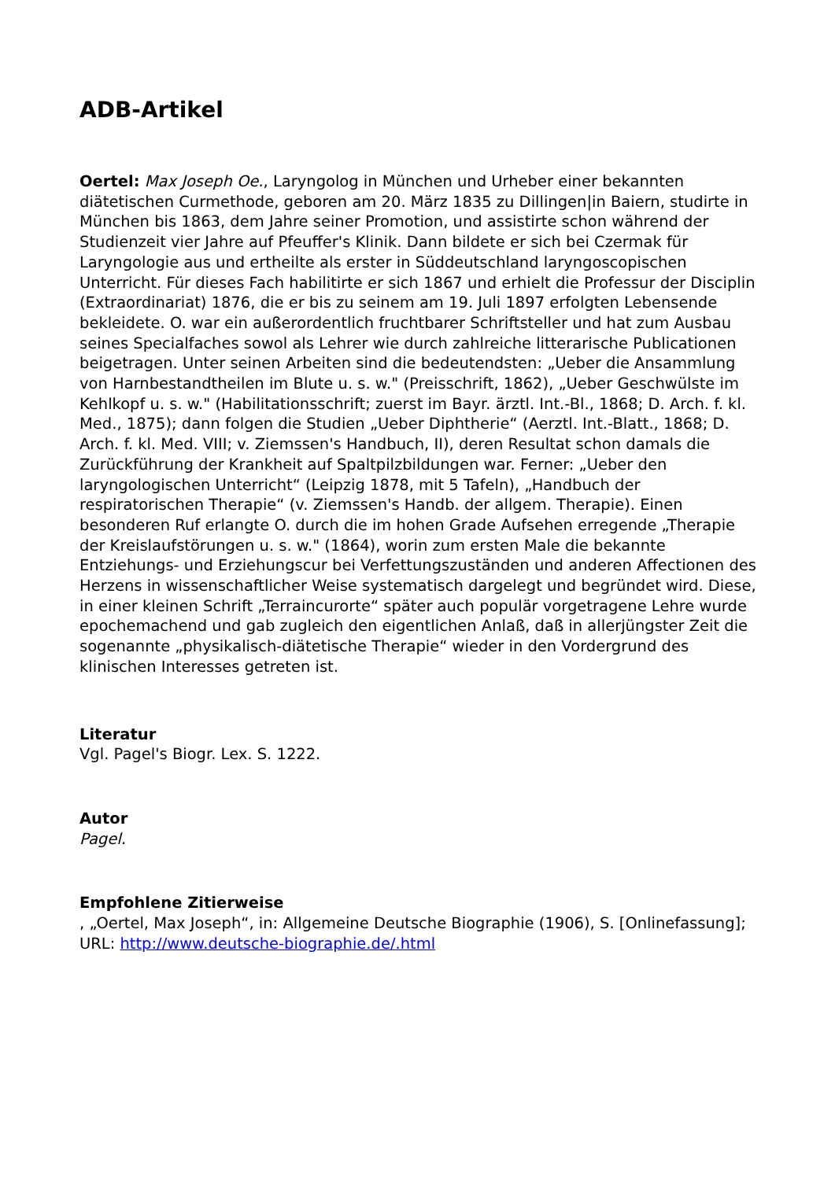ADB-Artikel
Oertel: Max Joseph Oe., Laryngolog in München und Urheber einer bekannten diätetischen Curmethode, geboren am 20. März 1835 zu Dillingen|in Baiern, studirte in München bis 1863, dem Jahre seiner Promotion, und assistirte schon während der Studienzeit vier Jahre auf Pfeuffer's Klinik. Dann bildete er sich bei Czermak für Laryngologie aus und ertheilte als erster in Süddeutschland laryngoscopischen Unterricht. Für dieses Fach habilitirte er sich 1867 und erhielt die Professur der Disciplin (Extraordinariat) 1876, die er bis zu seinem am 19. Juli 1897 erfolgten Lebensende bekleidete. O. war ein außerordentlich fruchtbarer Schriftsteller und hat zum Ausbau seines Specialfaches sowol als Lehrer wie durch zahlreiche litterarische Publicationen beigetragen. Unter seinen Arbeiten sind die bedeutendsten: „Ueber die Ansammlung von Harnbestandtheilen im Blute u. s. w." (Preisschrift, 1862), „Ueber Geschwülste im Kehlkopf u. s. w." (Habilitationsschrift; zuerst im Bayr. ärztl. Int.-Bl., 1868; D. Arch. f. kl. Med., 1875); dann folgen die Studien „Ueber Diphtherie“ (Aerztl. Int.-Blatt., 1868; D. Arch. f. kl. Med. VIII; v. Ziemssen's Handbuch, II), deren Resultat schon damals die Zurückführung der Krankheit auf Spaltpilzbildungen war. Ferner: „Ueber den laryngologischen Unterricht“ (Leipzig 1878, mit 5 Tafeln), „Handbuch der respiratorischen Therapie“ (v. Ziemssen's Handb. der allgem. Therapie). Einen besonderen Ruf erlangte O. durch die im hohen Grade Aufsehen erregende „Therapie der Kreislaufstörungen u. s. w." (1864), worin zum ersten Male die bekannte Entziehungs- und Erziehungscur bei Verfettungszuständen und anderen Affectionen des Herzens in wissenschaftlicher Weise systematisch dargelegt und begründet wird. Diese, in einer kleinen Schrift „Terraincurorte“ später auch populär vorgetragene Lehre wurde epochemachend und gab zugleich den eigentlichen Anlaß, daß in allerjüngster Zeit die sogenannte „physikalisch-diätetische Therapie“ wieder in den Vordergrund des klinischen Interesses getreten ist.
Literatur
Vgl. Pagel's Biogr. Lex. S. 1222.
Autor
Pagel.
Empfohlene Zitierweise
, „Oertel, Max Joseph“, in: Allgemeine Deutsche Biographie (1906), S. [Onlinefassung]; URL: http://www.deutsche-biographie.de/.html